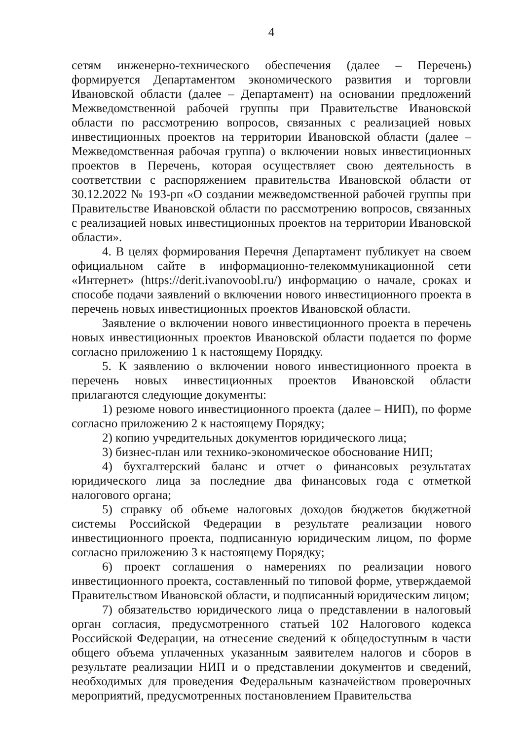4
сетям инженерно-технического обеспечения (далее – Перечень) формируется Департаментом экономического развития и торговли Ивановской области (далее – Департамент) на основании предложений Межведомственной рабочей группы при Правительстве Ивановской области по рассмотрению вопросов, связанных с реализацией новых инвестиционных проектов на территории Ивановской области (далее – Межведомственная рабочая группа) о включении новых инвестиционных проектов в Перечень, которая осуществляет свою деятельность в соответствии с распоряжением правительства Ивановской области от 30.12.2022 № 193-рп «О создании межведомственной рабочей группы при Правительстве Ивановской области по рассмотрению вопросов, связанных с реализацией новых инвестиционных проектов на территории Ивановской области».
4. В целях формирования Перечня Департамент публикует на своем официальном сайте в информационно-телекоммуникационной сети «Интернет» (https://derit.ivanovoobl.ru/) информацию о начале, сроках и способе подачи заявлений о включении нового инвестиционного проекта в перечень новых инвестиционных проектов Ивановской области.
Заявление о включении нового инвестиционного проекта в перечень новых инвестиционных проектов Ивановской области подается по форме согласно приложению 1 к настоящему Порядку.
5. К заявлению о включении нового инвестиционного проекта в перечень новых инвестиционных проектов Ивановской области прилагаются следующие документы:
1) резюме нового инвестиционного проекта (далее – НИП), по форме согласно приложению 2 к настоящему Порядку;
2) копию учредительных документов юридического лица;
3) бизнес-план или технико-экономическое обоснование НИП;
4) бухгалтерский баланс и отчет о финансовых результатах юридического лица за последние два финансовых года с отметкой налогового органа;
5) справку об объеме налоговых доходов бюджетов бюджетной системы Российской Федерации в результате реализации нового инвестиционного проекта, подписанную юридическим лицом, по форме согласно приложению 3 к настоящему Порядку;
6) проект соглашения о намерениях по реализации нового инвестиционного проекта, составленный по типовой форме, утверждаемой Правительством Ивановской области, и подписанный юридическим лицом;
7) обязательство юридического лица о представлении в налоговый орган согласия, предусмотренного статьей 102 Налогового кодекса Российской Федерации, на отнесение сведений к общедоступным в части общего объема уплаченных указанным заявителем налогов и сборов в результате реализации НИП и о представлении документов и сведений, необходимых для проведения Федеральным казначейством проверочных мероприятий, предусмотренных постановлением Правительства